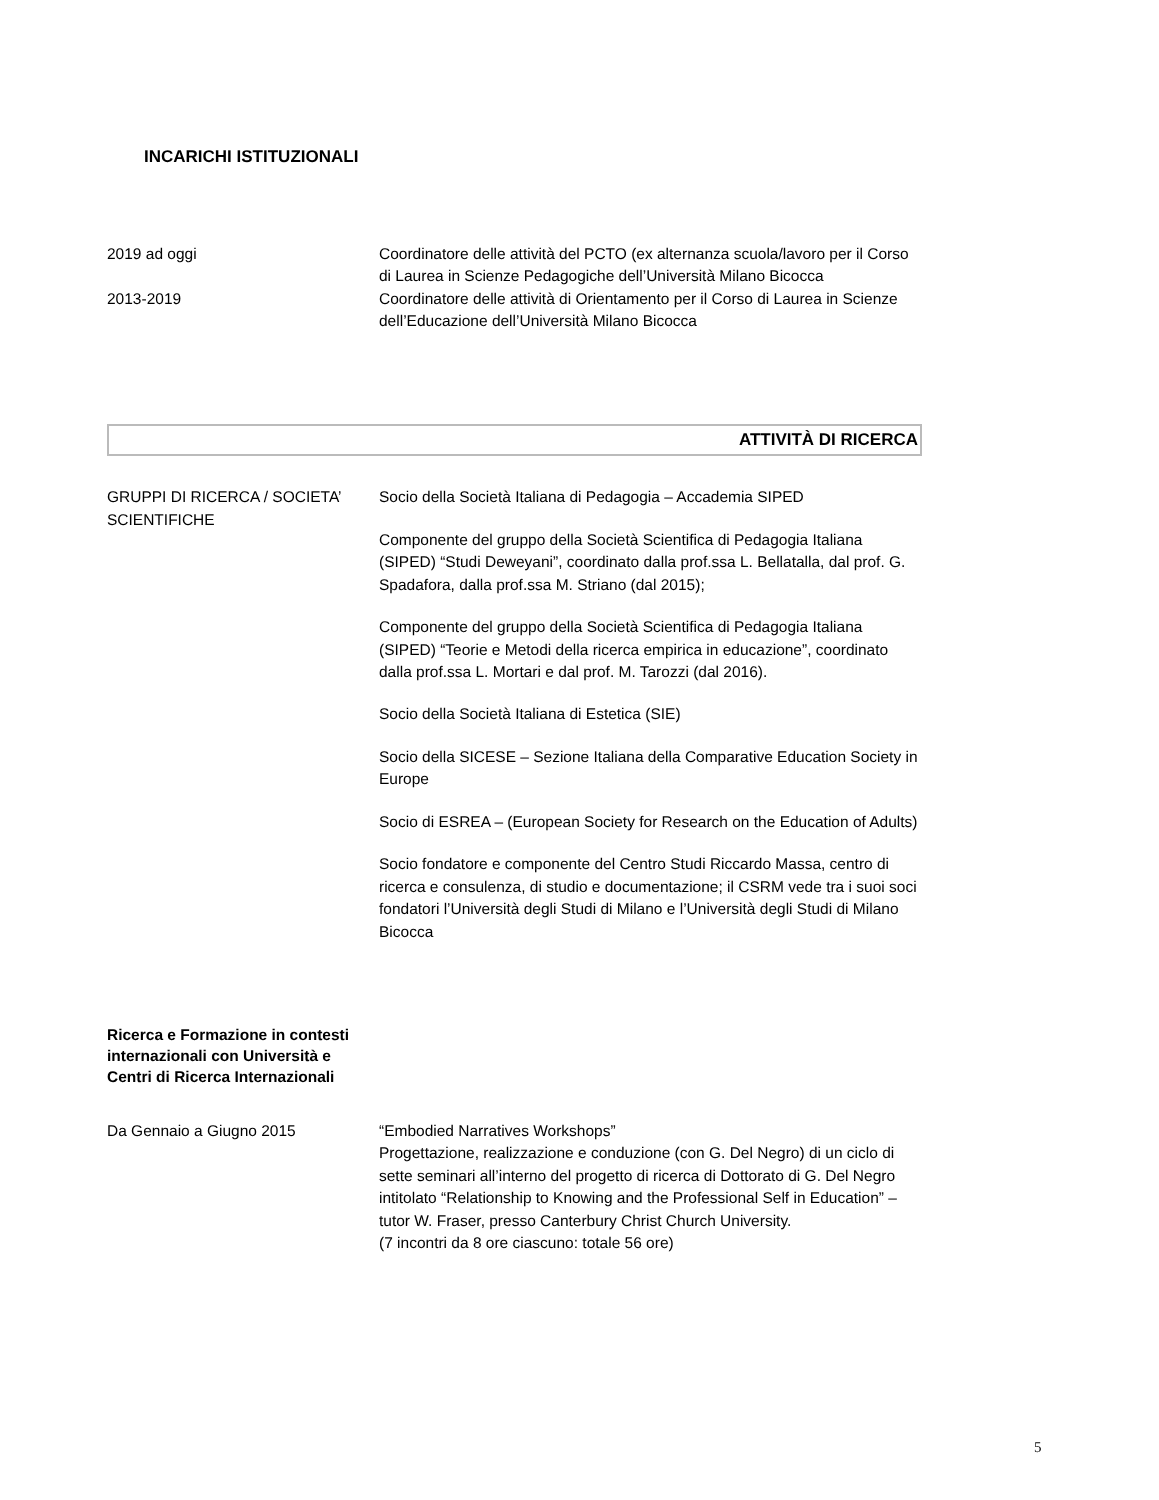INCARICHI ISTITUZIONALI
2019 ad oggi Coordinatore delle attività del PCTO (ex alternanza scuola/lavoro per il Corso di Laurea in Scienze Pedagogiche dell’Università Milano Bicocca
2013-2019 Coordinatore delle attività di Orientamento per il Corso di Laurea in Scienze dell’Educazione dell’Università Milano Bicocca
ATTIVITÀ DI RICERCA
GRUPPI DI RICERCA / SOCIETA’ SCIENTIFICHE
Socio della Società Italiana di Pedagogia – Accademia SIPED
Componente del gruppo della Società Scientifica di Pedagogia Italiana (SIPED) “Studi Deweyani”, coordinato dalla prof.ssa L. Bellatalla, dal prof. G. Spadafora, dalla prof.ssa M. Striano (dal 2015);
Componente del gruppo della Società Scientifica di Pedagogia Italiana (SIPED) “Teorie e Metodi della ricerca empirica in educazione”, coordinato dalla prof.ssa L. Mortari e dal prof. M. Tarozzi (dal 2016).
Socio della Società Italiana di Estetica (SIE)
Socio della SICESE – Sezione Italiana della Comparative Education Society in Europe
Socio di ESREA – (European Society for Research on the Education of Adults)
Socio fondatore e componente del Centro Studi Riccardo Massa, centro di ricerca e consulenza, di studio e documentazione; il CSRM vede tra i suoi soci fondatori l’Università degli Studi di Milano e l’Università degli Studi di Milano Bicocca
Ricerca e Formazione in contesti internazionali con Università e Centri di Ricerca Internazionali
Da Gennaio a Giugno 2015 “Embodied Narratives Workshops”
Progettazione, realizzazione e conduzione (con G. Del Negro) di un ciclo di sette seminari all’interno del progetto di ricerca di Dottorato di G. Del Negro intitolato “Relationship to Knowing and the Professional Self in Education” – tutor W. Fraser, presso Canterbury Christ Church University.
(7 incontri da 8 ore ciascuno: totale 56 ore)
5